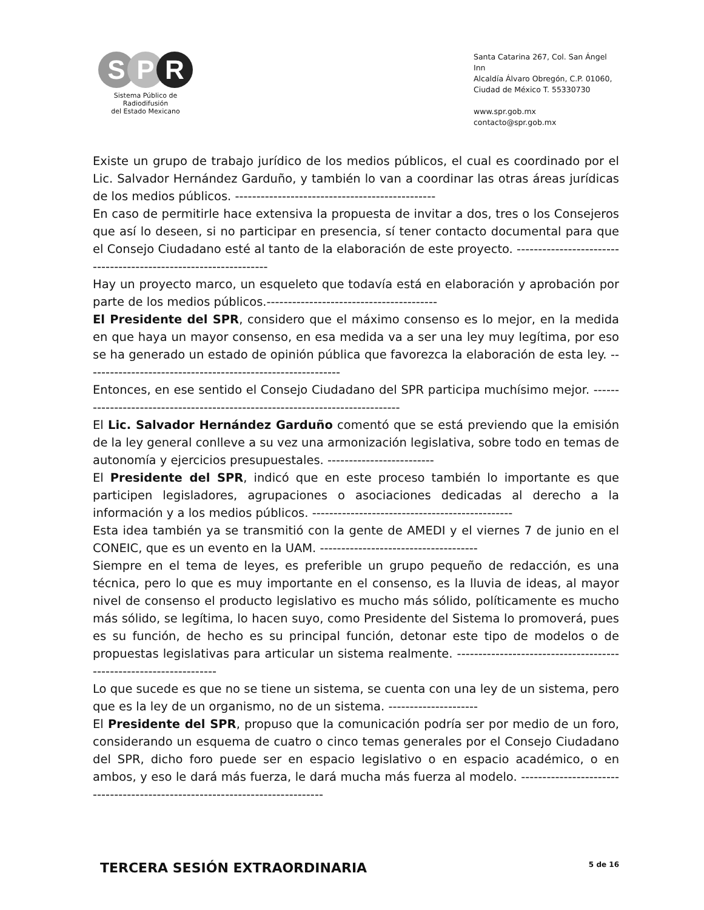S P R
Sistema Público de Radiodifusión
del Estado Mexicano
Santa Catarina 267, Col. San Ángel Inn
Alcaldía Álvaro Obregón, C.P. 01060,
Ciudad de México T. 55330730
www.spr.gob.mx
contacto@spr.gob.mx
Existe un grupo de trabajo jurídico de los medios públicos, el cual es coordinado por el Lic. Salvador Hernández Garduño, y también lo van a coordinar las otras áreas jurídicas de los medios públicos. -----------------------------------------------
En caso de permitirle hace extensiva la propuesta de invitar a dos, tres o los Consejeros que así lo deseen, si no participar en presencia, sí tener contacto documental para que el Consejo Ciudadano esté al tanto de la elaboración de este proyecto. -----------------------------------------------------------------
Hay un proyecto marco, un esqueleto que todavía está en elaboración y aprobación por parte de los medios públicos.----------------------------------------
El Presidente del SPR, considero que el máximo consenso es lo mejor, en la medida en que haya un mayor consenso, en esa medida va a ser una ley muy legítima, por eso se ha generado un estado de opinión pública que favorezca la elaboración de esta ley. ------------------------------------------------------------
Entonces, en ese sentido el Consejo Ciudadano del SPR participa muchísimo mejor. ------------------------------------------------------------------------------
El Lic. Salvador Hernández Garduño comentó que se está previendo que la emisión de la ley general conlleve a su vez una armonización legislativa, sobre todo en temas de autonomía y ejercicios presupuestales. -------------------------
El Presidente del SPR, indicó que en este proceso también lo importante es que participen legisladores, agrupaciones o asociaciones dedicadas al derecho a la información y a los medios públicos. -----------------------------------------------
Esta idea también ya se transmitió con la gente de AMEDI y el viernes 7 de junio en el CONEIC, que es un evento en la UAM. -------------------------------------
Siempre en el tema de leyes, es preferible un grupo pequeño de redacción, es una técnica, pero lo que es muy importante en el consenso, es la lluvia de ideas, al mayor nivel de consenso el producto legislativo es mucho más sólido, políticamente es mucho más sólido, se legítima, lo hacen suyo, como Presidente del Sistema lo promoverá, pues es su función, de hecho es su principal función, detonar este tipo de modelos o de propuestas legislativas para articular un sistema realmente. -------------------------------------------------------------------
Lo que sucede es que no se tiene un sistema, se cuenta con una ley de un sistema, pero que es la ley de un organismo, no de un sistema. ---------------------
El Presidente del SPR, propuso que la comunicación podría ser por medio de un foro, considerando un esquema de cuatro o cinco temas generales por el Consejo Ciudadano del SPR, dicho foro puede ser en espacio legislativo o en espacio académico, o en ambos, y eso le dará más fuerza, le dará mucha más fuerza al modelo. -----------------------------------------------------------------------------
TERCERA SESIÓN EXTRAORDINARIA
5 de 16